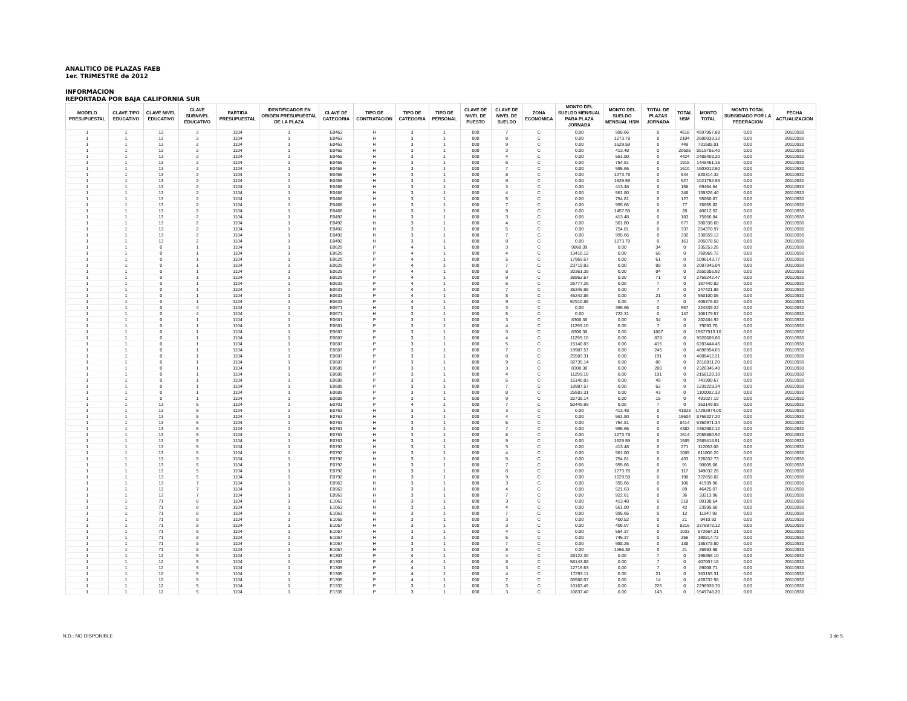ANALITICO DE PLAZAS FAEB
1er. TRIMESTRE de 2012
INFORMACION
REPORTADA POR BAJA CALIFORNIA SUR
| MODELO PRESUPUESTAL | CLAVE TIPO EDUCATIVO | CLAVE NIVEL EDUCATIVO | CLAVE SUBNIVEL EDUCATIVO | PARTIDA PRESUPUESTAL | IDENTIFICADOR EN ORIGEN PRESUPUESTAL DE LA PLAZA | CLAVE DE CATEGORIA | TIPO DE CONTRATACION | TIPO DE CATEGORIA | TIPO DE PERSONAL | CLAVE DE NIVEL DE PUESTO | CLAVE DE NIVEL DE SUELDO | ZONA ECONOMICA | MONTO DEL SUELDO MENSUAL PARA PLAZA JORNADA | MONTO DEL SUELDO MENSUAL HSM | TOTAL DE PLAZAS JORNADA | TOTAL HSM | MONTO TOTAL | MONTO TOTAL SUBSIDIADO POR LA FEDERACION | FECHA ACTUALIZACION |
| --- | --- | --- | --- | --- | --- | --- | --- | --- | --- | --- | --- | --- | --- | --- | --- | --- | --- | --- | --- |
| 1 | 1 | 13 | 2 | 1104 | 1 | E0463 | H | 3 | 1 | 000 | 7 | C | 0.00 | 995.66 | 0 | 4618 | 4597957.88 | 0.00 | 20110930 |
| 1 | 1 | 13 | 2 | 1104 | 1 | E0463 | H | 3 | 1 | 000 | 8 | C | 0.00 | 1273.78 | 0 | 2104 | 2680033.12 | 0.00 | 20110930 |
| 1 | 1 | 13 | 2 | 1104 | 1 | E0463 | H | 3 | 1 | 000 | 9 | C | 0.00 | 1629.59 | 0 | 449 | 731685.91 | 0.00 | 20110930 |
| 1 | 1 | 13 | 2 | 1104 | 1 | E0465 | H | 3 | 1 | 000 | 3 | C | 0.00 | 413.48 | 0 | 20605 | 8519755.40 | 0.00 | 20110930 |
| 1 | 1 | 13 | 2 | 1104 | 1 | E0465 | H | 3 | 1 | 000 | 4 | C | 0.00 | 561.80 | 0 | 4424 | 2485403.20 | 0.00 | 20110930 |
| 1 | 1 | 13 | 2 | 1104 | 1 | E0465 | H | 3 | 1 | 000 | 5 | C | 0.00 | 754.81 | 0 | 1915 | 1445461.15 | 0.00 | 20110930 |
| 1 | 1 | 13 | 2 | 1104 | 1 | E0465 | H | 3 | 1 | 000 | 7 | C | 0.00 | 995.66 | 0 | 1610 | 1603012.60 | 0.00 | 20110930 |
| 1 | 1 | 13 | 2 | 1104 | 1 | E0465 | H | 3 | 1 | 000 | 8 | C | 0.00 | 1273.78 | 0 | 644 | 820314.32 | 0.00 | 20110930 |
| 1 | 1 | 13 | 2 | 1104 | 1 | E0465 | H | 3 | 1 | 000 | 9 | C | 0.00 | 1629.59 | 0 | 627 | 1021752.93 | 0.00 | 20110930 |
| 1 | 1 | 13 | 2 | 1104 | 1 | E0466 | H | 3 | 1 | 000 | 3 | C | 0.00 | 413.48 | 0 | 168 | 69464.64 | 0.00 | 20110930 |
| 1 | 1 | 13 | 2 | 1104 | 1 | E0466 | H | 3 | 1 | 000 | 4 | C | 0.00 | 561.80 | 0 | 248 | 139326.40 | 0.00 | 20110930 |
| 1 | 1 | 13 | 2 | 1104 | 1 | E0466 | H | 3 | 1 | 000 | 5 | C | 0.00 | 754.81 | 0 | 127 | 95860.87 | 0.00 | 20110930 |
| 1 | 1 | 13 | 2 | 1104 | 1 | E0466 | H | 3 | 1 | 000 | 7 | C | 0.00 | 995.66 | 0 | 77 | 76665.82 | 0.00 | 20110930 |
| 1 | 1 | 13 | 2 | 1104 | 1 | E0466 | H | 3 | 1 | 000 | 9 | C | 0.00 | 1457.59 | 0 | 28 | 40812.52 | 0.00 | 20110930 |
| 1 | 1 | 13 | 2 | 1104 | 1 | E0492 | H | 3 | 1 | 000 | 3 | C | 0.00 | 413.48 | 0 | 183 | 75666.84 | 0.00 | 20110930 |
| 1 | 1 | 13 | 2 | 1104 | 1 | E0492 | H | 3 | 1 | 000 | 4 | C | 0.00 | 561.80 | 0 | 677 | 380338.60 | 0.00 | 20110930 |
| 1 | 1 | 13 | 2 | 1104 | 1 | E0492 | H | 3 | 1 | 000 | 5 | C | 0.00 | 754.81 | 0 | 337 | 254370.97 | 0.00 | 20110930 |
| 1 | 1 | 13 | 2 | 1104 | 1 | E0492 | H | 3 | 1 | 000 | 7 | C | 0.00 | 995.66 | 0 | 332 | 330559.12 | 0.00 | 20110930 |
| 1 | 1 | 13 | 2 | 1104 | 1 | E0492 | H | 3 | 1 | 000 | 8 | C | 0.00 | 1273.78 | 0 | 161 | 205078.58 | 0.00 | 20110930 |
| 1 | 1 | 0 | 1 | 1104 | 1 | E0629 | P | 4 | 1 | 000 | 3 | C | 9860.39 | 0.00 | 34 | 0 | 335253.26 | 0.00 | 20110930 |
| 1 | 1 | 0 | 1 | 1104 | 1 | E0629 | P | 4 | 1 | 000 | 4 | C | 13410.12 | 0.00 | 56 | 0 | 750966.72 | 0.00 | 20110930 |
| 1 | 1 | 0 | 1 | 1104 | 1 | E0629 | P | 4 | 1 | 000 | 5 | C | 17969.57 | 0.00 | 61 | 0 | 1096143.77 | 0.00 | 20110930 |
| 1 | 1 | 0 | 1 | 1104 | 1 | E0629 | P | 4 | 1 | 000 | 7 | C | 23719.83 | 0.00 | 88 | 0 | 2087345.04 | 0.00 | 20110930 |
| 1 | 1 | 0 | 1 | 1104 | 1 | E0629 | P | 4 | 1 | 000 | 8 | C | 30361.38 | 0.00 | 84 | 0 | 2550355.92 | 0.00 | 20110930 |
| 1 | 1 | 0 | 1 | 1104 | 1 | E0629 | P | 4 | 1 | 000 | 9 | C | 38862.57 | 0.00 | 71 | 0 | 2759242.47 | 0.00 | 20110930 |
| 1 | 1 | 0 | 1 | 1104 | 1 | E0633 | P | 4 | 1 | 000 | 5 | C | 26777.26 | 0.00 | 7 | 0 | 187440.82 | 0.00 | 20110930 |
| 1 | 1 | 0 | 1 | 1104 | 1 | E0633 | P | 4 | 1 | 000 | 7 | C | 35345.98 | 0.00 | 7 | 0 | 247421.86 | 0.00 | 20110930 |
| 1 | 1 | 0 | 1 | 1104 | 1 | E0633 | P | 4 | 1 | 000 | 8 | C | 45242.86 | 0.00 | 21 | 0 | 950100.06 | 0.00 | 20110930 |
| 1 | 1 | 0 | 1 | 1104 | 1 | E0633 | P | 4 | 1 | 000 | 9 | C | 57910.86 | 0.00 | 7 | 0 | 405376.02 | 0.00 | 20110930 |
| 1 | 1 | 0 | 4 | 1104 | 1 | E0671 | H | 3 | 1 | 000 | 3 | C | 0.00 | 395.66 | 0 | 567 | 224339.22 | 0.00 | 20110930 |
| 1 | 1 | 0 | 4 | 1104 | 1 | E0671 | H | 3 | 1 | 000 | 5 | C | 0.00 | 722.31 | 0 | 147 | 106179.57 | 0.00 | 20110930 |
| 1 | 1 | 0 | 1 | 1104 | 1 | E0681 | P | 3 | 1 | 000 | 3 | C | 8308.38 | 0.00 | 34 | 0 | 282484.92 | 0.00 | 20110930 |
| 1 | 1 | 0 | 1 | 1104 | 1 | E0681 | P | 3 | 1 | 000 | 4 | C | 11299.10 | 0.00 | 7 | 0 | 79093.70 | 0.00 | 20110930 |
| 1 | 1 | 0 | 1 | 1104 | 1 | E0687 | P | 3 | 1 | 000 | 3 | C | 8308.38 | 0.00 | 1887 | 0 | 15677913.10 | 0.00 | 20110930 |
| 1 | 1 | 0 | 1 | 1104 | 1 | E0687 | P | 3 | 1 | 000 | 4 | C | 11299.10 | 0.00 | 878 | 0 | 9920609.80 | 0.00 | 20110930 |
| 1 | 1 | 0 | 1 | 1104 | 1 | E0687 | P | 3 | 1 | 000 | 5 | C | 15140.83 | 0.00 | 415 | 0 | 6283444.45 | 0.00 | 20110930 |
| 1 | 1 | 0 | 1 | 1104 | 1 | E0687 | P | 3 | 1 | 000 | 7 | C | 19987.57 | 0.00 | 245 | 0 | 4896954.65 | 0.00 | 20110930 |
| 1 | 1 | 0 | 1 | 1104 | 1 | E0687 | P | 3 | 1 | 000 | 8 | C | 25583.31 | 0.00 | 191 | 0 | 4886412.21 | 0.00 | 20110930 |
| 1 | 1 | 0 | 1 | 1104 | 1 | E0687 | P | 3 | 1 | 000 | 9 | C | 32735.14 | 0.00 | 80 | 0 | 2618811.20 | 0.00 | 20110930 |
| 1 | 1 | 0 | 1 | 1104 | 1 | E0689 | P | 3 | 1 | 000 | 3 | C | 8308.38 | 0.00 | 280 | 0 | 2326346.40 | 0.00 | 20110930 |
| 1 | 1 | 0 | 1 | 1104 | 1 | E0689 | P | 3 | 1 | 000 | 4 | C | 11299.10 | 0.00 | 191 | 0 | 2158128.10 | 0.00 | 20110930 |
| 1 | 1 | 0 | 1 | 1104 | 1 | E0689 | P | 3 | 1 | 000 | 5 | C | 15140.83 | 0.00 | 49 | 0 | 741900.67 | 0.00 | 20110930 |
| 1 | 1 | 0 | 1 | 1104 | 1 | E0689 | P | 3 | 1 | 000 | 7 | C | 19987.57 | 0.00 | 62 | 0 | 1239229.34 | 0.00 | 20110930 |
| 1 | 1 | 0 | 1 | 1104 | 1 | E0689 | P | 3 | 1 | 000 | 8 | C | 25583.31 | 0.00 | 43 | 0 | 1100082.33 | 0.00 | 20110930 |
| 1 | 1 | 0 | 1 | 1104 | 1 | E0689 | P | 3 | 1 | 000 | 9 | C | 32735.14 | 0.00 | 15 | 0 | 491027.10 | 0.00 | 20110930 |
| 1 | 1 | 13 | 5 | 1104 | 1 | E0701 | P | 4 | 1 | 000 | 7 | C | 50449.99 | 0.00 | 7 | 0 | 353149.93 | 0.00 | 20110930 |
| 1 | 1 | 13 | 5 | 1104 | 1 | E0763 | H | 3 | 1 | 000 | 3 | C | 0.00 | 413.48 | 0 | 41823 | 17292974.00 | 0.00 | 20110930 |
| 1 | 1 | 13 | 5 | 1104 | 1 | E0763 | H | 3 | 1 | 000 | 4 | C | 0.00 | 561.80 | 0 | 15604 | 8766327.20 | 0.00 | 20110930 |
| 1 | 1 | 13 | 5 | 1104 | 1 | E0763 | H | 3 | 1 | 000 | 5 | C | 0.00 | 754.81 | 0 | 8414 | 6350971.34 | 0.00 | 20110930 |
| 1 | 1 | 13 | 5 | 1104 | 1 | E0763 | H | 3 | 1 | 000 | 7 | C | 0.00 | 995.66 | 0 | 4382 | 4362982.12 | 0.00 | 20110930 |
| 1 | 1 | 13 | 5 | 1104 | 1 | E0763 | H | 3 | 1 | 000 | 8 | C | 0.00 | 1273.78 | 0 | 1614 | 2055880.92 | 0.00 | 20110930 |
| 1 | 1 | 13 | 5 | 1104 | 1 | E0763 | H | 3 | 1 | 000 | 9 | C | 0.00 | 1629.59 | 0 | 1589 | 2589418.51 | 0.00 | 20110930 |
| 1 | 1 | 13 | 5 | 1104 | 1 | E0792 | H | 3 | 1 | 000 | 3 | C | 0.00 | 413.48 | 0 | 271 | 112053.08 | 0.00 | 20110930 |
| 1 | 1 | 13 | 5 | 1104 | 1 | E0792 | H | 3 | 1 | 000 | 4 | C | 0.00 | 561.80 | 0 | 1089 | 611800.20 | 0.00 | 20110930 |
| 1 | 1 | 13 | 5 | 1104 | 1 | E0792 | H | 3 | 1 | 000 | 5 | C | 0.00 | 754.81 | 0 | 433 | 326832.73 | 0.00 | 20110930 |
| 1 | 1 | 13 | 5 | 1104 | 1 | E0792 | H | 3 | 1 | 000 | 7 | C | 0.00 | 995.66 | 0 | 91 | 90605.06 | 0.00 | 20110930 |
| 1 | 1 | 13 | 5 | 1104 | 1 | E0792 | H | 3 | 1 | 000 | 8 | C | 0.00 | 1273.78 | 0 | 117 | 149032.26 | 0.00 | 20110930 |
| 1 | 1 | 13 | 5 | 1104 | 1 | E0792 | H | 3 | 1 | 000 | 9 | C | 0.00 | 1629.59 | 0 | 198 | 322658.82 | 0.00 | 20110930 |
| 1 | 1 | 13 | 7 | 1104 | 1 | E0963 | H | 3 | 1 | 000 | 3 | C | 0.00 | 395.66 | 0 | 106 | 41939.96 | 0.00 | 20110930 |
| 1 | 1 | 13 | 7 | 1104 | 1 | E0963 | H | 3 | 1 | 000 | 4 | C | 0.00 | 521.63 | 0 | 89 | 46425.07 | 0.00 | 20110930 |
| 1 | 1 | 13 | 7 | 1104 | 1 | E0963 | H | 3 | 1 | 000 | 7 | C | 0.00 | 922.61 | 0 | 36 | 33213.96 | 0.00 | 20110930 |
| 1 | 1 | 71 | 8 | 1104 | 1 | E1063 | H | 3 | 1 | 000 | 3 | C | 0.00 | 413.48 | 0 | 218 | 90138.64 | 0.00 | 20110930 |
| 1 | 1 | 71 | 8 | 1104 | 1 | E1063 | H | 3 | 1 | 000 | 4 | C | 0.00 | 561.80 | 0 | 42 | 23595.60 | 0.00 | 20110930 |
| 1 | 1 | 71 | 8 | 1104 | 1 | E1063 | H | 3 | 1 | 000 | 7 | C | 0.00 | 995.66 | 0 | 12 | 11947.92 | 0.00 | 20110930 |
| 1 | 1 | 71 | 8 | 1104 | 1 | E1065 | H | 3 | 1 | 000 | 3 | C | 0.00 | 400.52 | 0 | 21 | 8410.92 | 0.00 | 20110930 |
| 1 | 1 | 71 | 8 | 1104 | 1 | E1067 | H | 3 | 1 | 000 | 3 | C | 0.00 | 406.07 | 0 | 8316 | 3376878.12 | 0.00 | 20110930 |
| 1 | 1 | 71 | 8 | 1104 | 1 | E1067 | H | 3 | 1 | 000 | 4 | C | 0.00 | 554.37 | 0 | 1033 | 572664.21 | 0.00 | 20110930 |
| 1 | 1 | 71 | 8 | 1104 | 1 | E1067 | H | 3 | 1 | 000 | 5 | C | 0.00 | 745.37 | 0 | 256 | 190814.72 | 0.00 | 20110930 |
| 1 | 1 | 71 | 8 | 1104 | 1 | E1067 | H | 3 | 1 | 000 | 7 | C | 0.00 | 988.25 | 0 | 138 | 136378.50 | 0.00 | 20110930 |
| 1 | 1 | 71 | 8 | 1104 | 1 | E1067 | H | 3 | 1 | 000 | 8 | C | 0.00 | 1266.38 | 0 | 21 | 26593.98 | 0.00 | 20110930 |
| 1 | 1 | 12 | 5 | 1104 | 1 | E1303 | P | 4 | 1 | 000 | 4 | C | 28122.30 | 0.00 | 7 | 0 | 196856.10 | 0.00 | 20110930 |
| 1 | 1 | 12 | 5 | 1104 | 1 | E1303 | P | 4 | 1 | 000 | 8 | C | 58143.88 | 0.00 | 7 | 0 | 407007.16 | 0.00 | 20110930 |
| 1 | 1 | 12 | 5 | 1104 | 1 | E1305 | P | 4 | 1 | 000 | 3 | C | 12715.53 | 0.00 | 7 | 0 | 89008.71 | 0.00 | 20110930 |
| 1 | 1 | 12 | 5 | 1104 | 1 | E1305 | P | 4 | 1 | 000 | 4 | C | 17293.11 | 0.00 | 21 | 0 | 363155.31 | 0.00 | 20110930 |
| 1 | 1 | 12 | 5 | 1104 | 1 | E1305 | P | 4 | 1 | 000 | 7 | C | 30588.07 | 0.00 | 14 | 0 | 428232.98 | 0.00 | 20110930 |
| 1 | 1 | 12 | 5 | 1104 | 1 | E1333 | P | 3 | 1 | 000 | 3 | C | 10163.45 | 0.00 | 226 | 0 | 2296939.70 | 0.00 | 20110930 |
| 1 | 1 | 12 | 5 | 1104 | 1 | E1335 | P | 3 | 1 | 000 | 3 | C | 10837.40 | 0.00 | 143 | 0 | 1549748.20 | 0.00 | 20110930 |
N.D.: NO DISPONIBLE 3 de 5